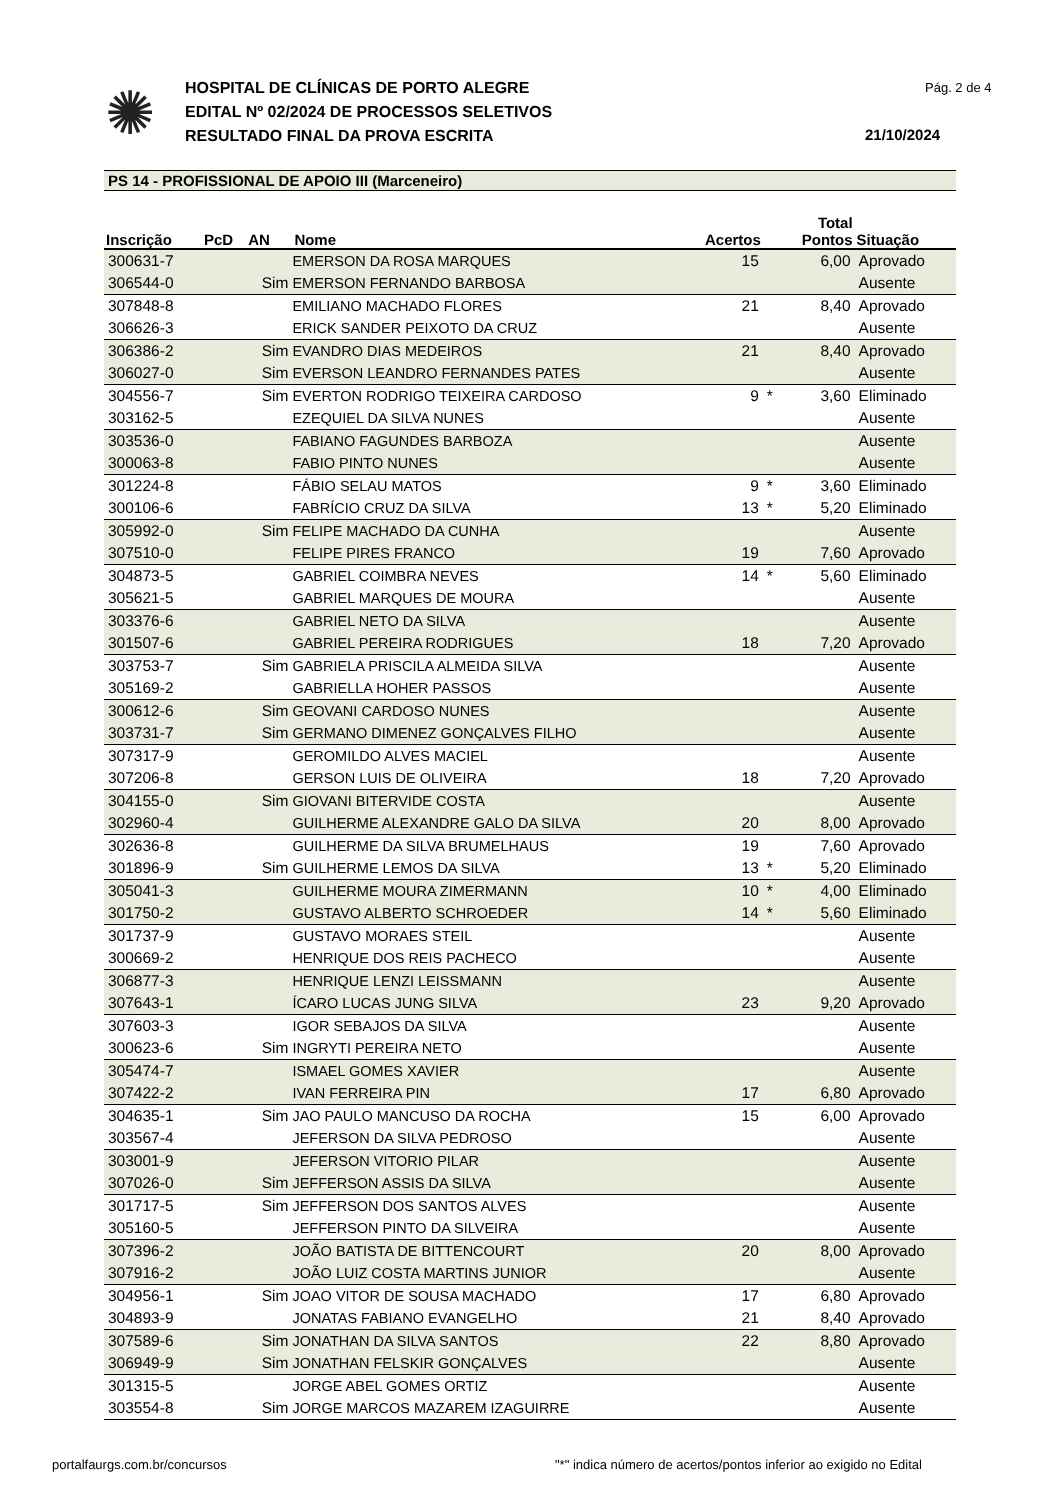✺
HOSPITAL DE CLÍNICAS DE PORTO ALEGRE
EDITAL Nº 02/2024 DE PROCESSOS SELETIVOS
RESULTADO FINAL DA PROVA ESCRITA
Pág. 2 de 4
21/10/2024
PS 14 - PROFISSIONAL DE APOIO III (Marceneiro)
| | | | | | | Total | |
| --- | --- | --- | --- | --- | --- | --- | --- |
| Inscrição | PcD | AN | Nome | Acertos | | Pontos | Situação |
| 300631-7 | | | EMERSON DA ROSA MARQUES | 15 | | 6,00 | Aprovado |
| 306544-0 | | Sim | EMERSON FERNANDO BARBOSA | | | | Ausente |
| 307848-8 | | | EMILIANO MACHADO FLORES | 21 | | 8,40 | Aprovado |
| 306626-3 | | | ERICK SANDER PEIXOTO DA CRUZ | | | | Ausente |
| 306386-2 | | Sim | EVANDRO DIAS MEDEIROS | 21 | | 8,40 | Aprovado |
| 306027-0 | | Sim | EVERSON LEANDRO FERNANDES PATES | | | | Ausente |
| 304556-7 | | Sim | EVERTON RODRIGO TEIXEIRA CARDOSO | 9 | * | 3,60 | Eliminado |
| 303162-5 | | | EZEQUIEL DA SILVA NUNES | | | | Ausente |
| 303536-0 | | | FABIANO FAGUNDES BARBOZA | | | | Ausente |
| 300063-8 | | | FABIO PINTO NUNES | | | | Ausente |
| 301224-8 | | | FÁBIO SELAU MATOS | 9 | * | 3,60 | Eliminado |
| 300106-6 | | | FABRÍCIO CRUZ DA SILVA | 13 | * | 5,20 | Eliminado |
| 305992-0 | | Sim | FELIPE MACHADO DA CUNHA | | | | Ausente |
| 307510-0 | | | FELIPE PIRES FRANCO | 19 | | 7,60 | Aprovado |
| 304873-5 | | | GABRIEL COIMBRA NEVES | 14 | * | 5,60 | Eliminado |
| 305621-5 | | | GABRIEL MARQUES DE MOURA | | | | Ausente |
| 303376-6 | | | GABRIEL NETO DA SILVA | | | | Ausente |
| 301507-6 | | | GABRIEL PEREIRA RODRIGUES | 18 | | 7,20 | Aprovado |
| 303753-7 | | Sim | GABRIELA PRISCILA ALMEIDA SILVA | | | | Ausente |
| 305169-2 | | | GABRIELLA HOHER PASSOS | | | | Ausente |
| 300612-6 | | Sim | GEOVANI CARDOSO NUNES | | | | Ausente |
| 303731-7 | | Sim | GERMANO DIMENEZ GONÇALVES FILHO | | | | Ausente |
| 307317-9 | | | GEROMILDO ALVES MACIEL | | | | Ausente |
| 307206-8 | | | GERSON LUIS DE OLIVEIRA | 18 | | 7,20 | Aprovado |
| 304155-0 | | Sim | GIOVANI BITERVIDE COSTA | | | | Ausente |
| 302960-4 | | | GUILHERME ALEXANDRE GALO DA SILVA | 20 | | 8,00 | Aprovado |
| 302636-8 | | | GUILHERME DA SILVA BRUMELHAUS | 19 | | 7,60 | Aprovado |
| 301896-9 | | Sim | GUILHERME LEMOS DA SILVA | 13 | * | 5,20 | Eliminado |
| 305041-3 | | | GUILHERME MOURA ZIMERMANN | 10 | * | 4,00 | Eliminado |
| 301750-2 | | | GUSTAVO ALBERTO SCHROEDER | 14 | * | 5,60 | Eliminado |
| 301737-9 | | | GUSTAVO MORAES STEIL | | | | Ausente |
| 300669-2 | | | HENRIQUE DOS REIS PACHECO | | | | Ausente |
| 306877-3 | | | HENRIQUE LENZI LEISSMANN | | | | Ausente |
| 307643-1 | | | ÍCARO LUCAS JUNG SILVA | 23 | | 9,20 | Aprovado |
| 307603-3 | | | IGOR SEBAJOS DA SILVA | | | | Ausente |
| 300623-6 | | Sim | INGRYTI PEREIRA NETO | | | | Ausente |
| 305474-7 | | | ISMAEL GOMES XAVIER | | | | Ausente |
| 307422-2 | | | IVAN FERREIRA PIN | 17 | | 6,80 | Aprovado |
| 304635-1 | | Sim | JAO PAULO MANCUSO DA ROCHA | 15 | | 6,00 | Aprovado |
| 303567-4 | | | JEFERSON DA SILVA PEDROSO | | | | Ausente |
| 303001-9 | | | JEFERSON VITORIO PILAR | | | | Ausente |
| 307026-0 | | Sim | JEFFERSON ASSIS DA SILVA | | | | Ausente |
| 301717-5 | | Sim | JEFFERSON DOS SANTOS ALVES | | | | Ausente |
| 305160-5 | | | JEFFERSON PINTO DA SILVEIRA | | | | Ausente |
| 307396-2 | | | JOÃO BATISTA DE BITTENCOURT | 20 | | 8,00 | Aprovado |
| 307916-2 | | | JOÃO LUIZ COSTA MARTINS JUNIOR | | | | Ausente |
| 304956-1 | | Sim | JOAO VITOR DE SOUSA MACHADO | 17 | | 6,80 | Aprovado |
| 304893-9 | | | JONATAS FABIANO EVANGELHO | 21 | | 8,40 | Aprovado |
| 307589-6 | | Sim | JONATHAN DA SILVA SANTOS | 22 | | 8,80 | Aprovado |
| 306949-9 | | Sim | JONATHAN FELSKIR GONÇALVES | | | | Ausente |
| 301315-5 | | | JORGE ABEL GOMES ORTIZ | | | | Ausente |
| 303554-8 | | Sim | JORGE MARCOS MAZAREM IZAGUIRRE | | | | Ausente |
portalfaurgs.com.br/concursos
"*" indica número de acertos/pontos inferior ao exigido no Edital